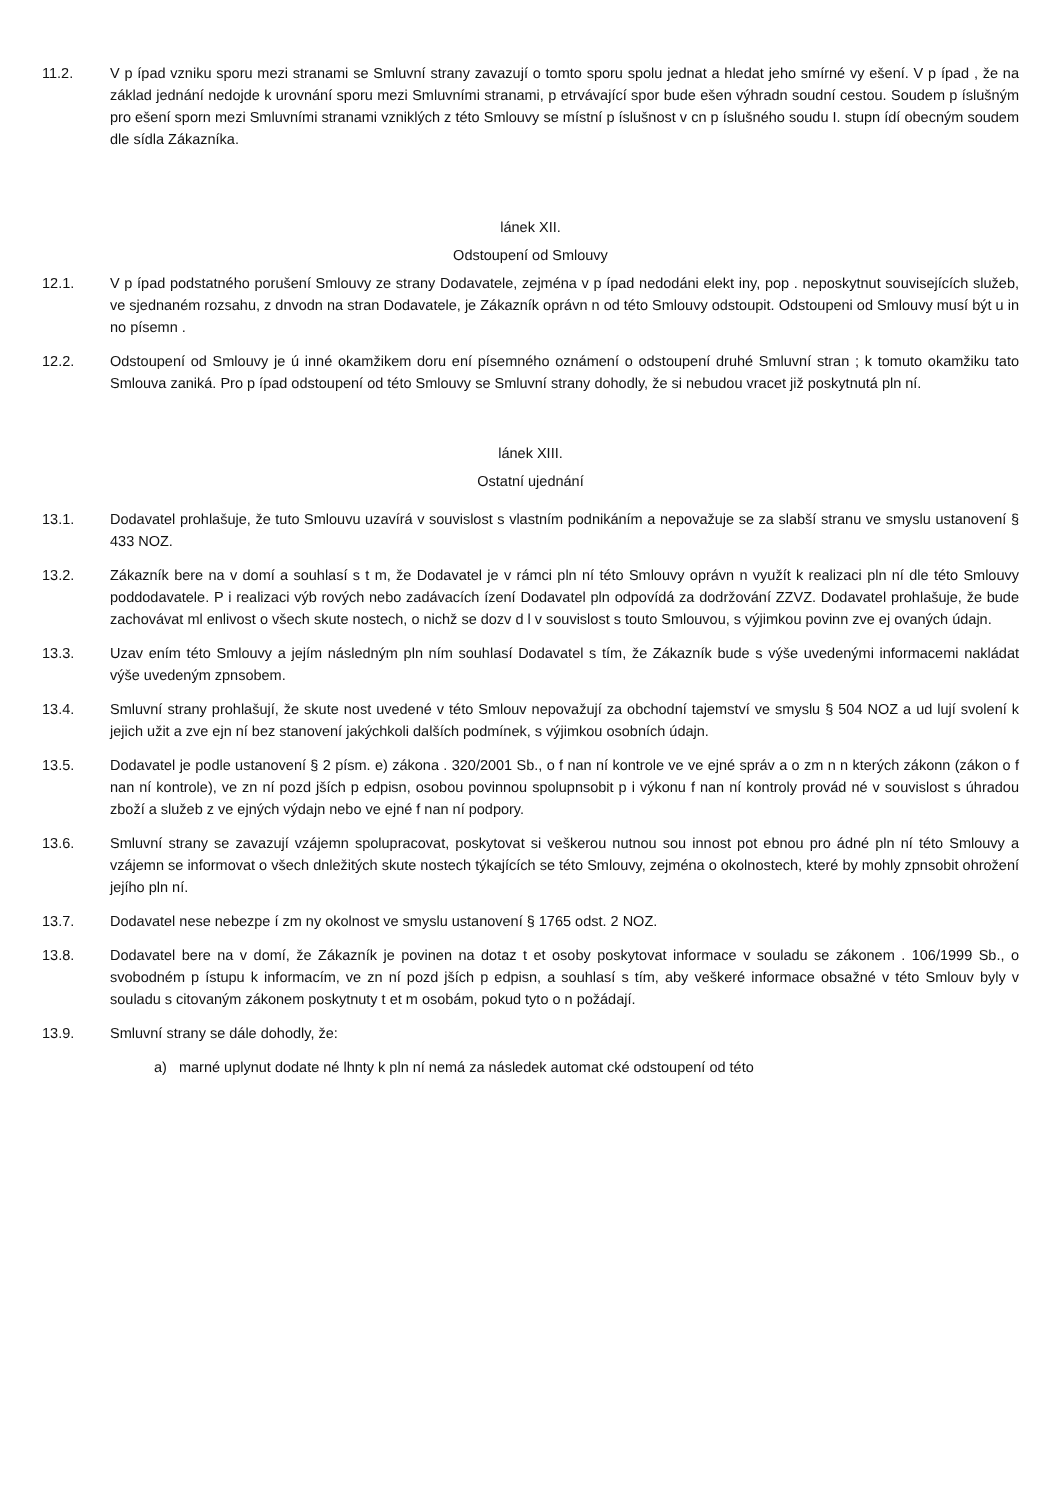11.2. V p ípad vzniku sporu mezi stranami se Smluvní strany zavazují o tomto sporu spolu jednat a hledat jeho smírné vy ešení. V p ípad , že na základ jednání nedojde k urovnání sporu mezi Smluvními stranami, p etrvávající spor bude ešen výhradn soudní cestou. Soudem p íslušným pro ešení sporn mezi Smluvními stranami vzniklých z této Smlouvy se místní p íslušnost v cn p íslušného soudu I. stupn ídí obecným soudem dle sídla Zákazníka.
lánek XII.
Odstoupení od Smlouvy
12.1. V p ípad podstatného porušení Smlouvy ze strany Dodavatele, zejména v p ípad nedodáni elekt iny, pop . neposkytnut souvisejících služeb, ve sjednaném rozsahu, z dnvodn na stran Dodavatele, je Zákazník oprávn n od této Smlouvy odstoupit. Odstoupeni od Smlouvy musí být u in no písemn .
12.2. Odstoupení od Smlouvy je ú inné okamžikem doru ení písemného oznámení o odstoupení druhé Smluvní stran ; k tomuto okamžiku tato Smlouva zaniká. Pro p ípad odstoupení od této Smlouvy se Smluvní strany dohodly, že si nebudou vracet již poskytnutá pln ní.
lánek XIII.
Ostatní ujednání
13.1. Dodavatel prohlašuje, že tuto Smlouvu uzavírá v souvislost s vlastním podnikáním a nepovažuje se za slabší stranu ve smyslu ustanovení § 433 NOZ.
13.2. Zákazník bere na v domí a souhlasí s t m, že Dodavatel je v rámci pln ní této Smlouvy oprávn n využít k realizaci pln ní dle této Smlouvy poddodavatele. P i realizaci výb rových nebo zadávacích ízení Dodavatel pln odpovídá za dodržování ZZVZ. Dodavatel prohlašuje, že bude zachovávat ml enlivost o všech skute nostech, o nichž se dozv d l v souvislost s touto Smlouvou, s výjimkou povinn zve ej ovaných údajn.
13.3. Uzav ením této Smlouvy a jejím následným pln ním souhlasí Dodavatel s tím, že Zákazník bude s výše uvedenými informacemi nakládat výše uvedeným zpnsobem.
13.4. Smluvní strany prohlašují, že skute nost uvedené v této Smlouv nepovažují za obchodní tajemství ve smyslu § 504 NOZ a ud lují svolení k jejich užit a zve ejn ní bez stanovení jakýchkoli dalších podmínek, s výjimkou osobních údajn.
13.5. Dodavatel je podle ustanovení § 2 písm. e) zákona . 320/2001 Sb., o f nan ní kontrole ve ve ejné správ a o zm n n kterých zákonn (zákon o f nan ní kontrole), ve zn ní pozd jších p edpisn, osobou povinnou spolupnsobit p i výkonu f nan ní kontroly provád né v souvislost s úhradou zboží a služeb z ve ejných výdajn nebo ve ejné f nan ní podpory.
13.6. Smluvní strany se zavazují vzájemn spolupracovat, poskytovat si veškerou nutnou sou innost pot ebnou pro ádné pln ní této Smlouvy a vzájemn se informovat o všech dnležitých skute nostech týkajících se této Smlouvy, zejména o okolnostech, které by mohly zpnsobit ohrožení jejího pln ní.
13.7. Dodavatel nese nebezpe í zm ny okolnost ve smyslu ustanovení § 1765 odst. 2 NOZ.
13.8. Dodavatel bere na v domí, že Zákazník je povinen na dotaz t et osoby poskytovat informace v souladu se zákonem . 106/1999 Sb., o svobodném p ístupu k informacím, ve zn ní pozd jších p edpisn, a souhlasí s tím, aby veškeré informace obsažné v této Smlouv byly v souladu s citovaným zákonem poskytnuty t et m osobám, pokud tyto o n požádají.
13.9. Smluvní strany se dále dohodly, že:
a) marné uplynut dodate né lhnty k pln ní nemá za následek automat cké odstoupení od této